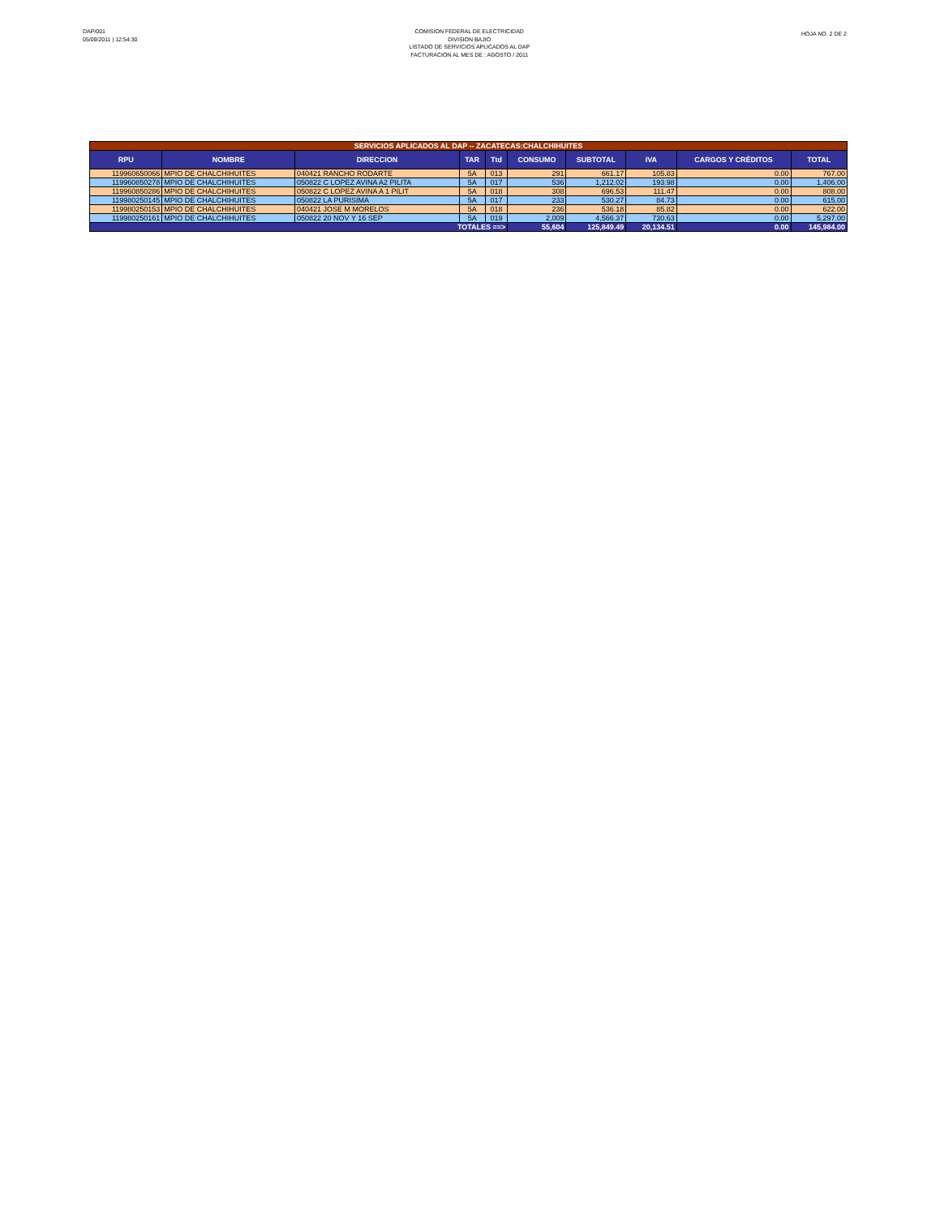DAP/001
05/09/2011 | 12:54:30
COMISION FEDERAL DE ELECTRICIDAD
DIVISION BAJIO
LISTADO DE SERVICIOS APLICADOS AL DAP
FACTURACION AL MES DE : AGOSTO / 2011
HOJA NO. 2 DE 2
| SERVICIOS APLICADOS AL DAP -- ZACATECAS:CHALCHIHUITES | | | | | | | | | |
| RPU | NOMBRE | DIRECCION | TAR | Ttd | CONSUMO | SUBTOTAL | IVA | CARGOS Y CRÉDITOS | TOTAL |
| 119960650066 | MPIO DE CHALCHIHUITES | 040421 RANCHO RODARTE | 5A | 013 | 291 | 661.17 | 105.83 | 0.00 | 767.00 |
| 119960850278 | MPIO DE CHALCHIHUITES | 050822 C LOPEZ AVINA A2 PILITA | 5A | 017 | 536 | 1,212.02 | 193.98 | 0.00 | 1,406.00 |
| 119960850286 | MPIO DE CHALCHIHUITES | 050822 C LOPEZ AVINA A 1 PILIT | 5A | 018 | 308 | 696.53 | 111.47 | 0.00 | 808.00 |
| 119980250145 | MPIO DE CHALCHIHUITES | 050822 LA PURISIMA | 5A | 017 | 233 | 530.27 | 84.73 | 0.00 | 615.00 |
| 119980250153 | MPIO DE CHALCHIHUITES | 040421 JOSE M MORELOS | 5A | 018 | 236 | 536.18 | 85.82 | 0.00 | 622.00 |
| 119980250161 | MPIO DE CHALCHIHUITES | 050822 20 NOV Y 16 SEP | 5A | 019 | 2,009 | 4,566.37 | 730.63 | 0.00 | 5,297.00 |
| TOTALES ==> | | | | | 55,604 | 125,849.49 | 20,134.51 | 0.00 | 145,984.00 |